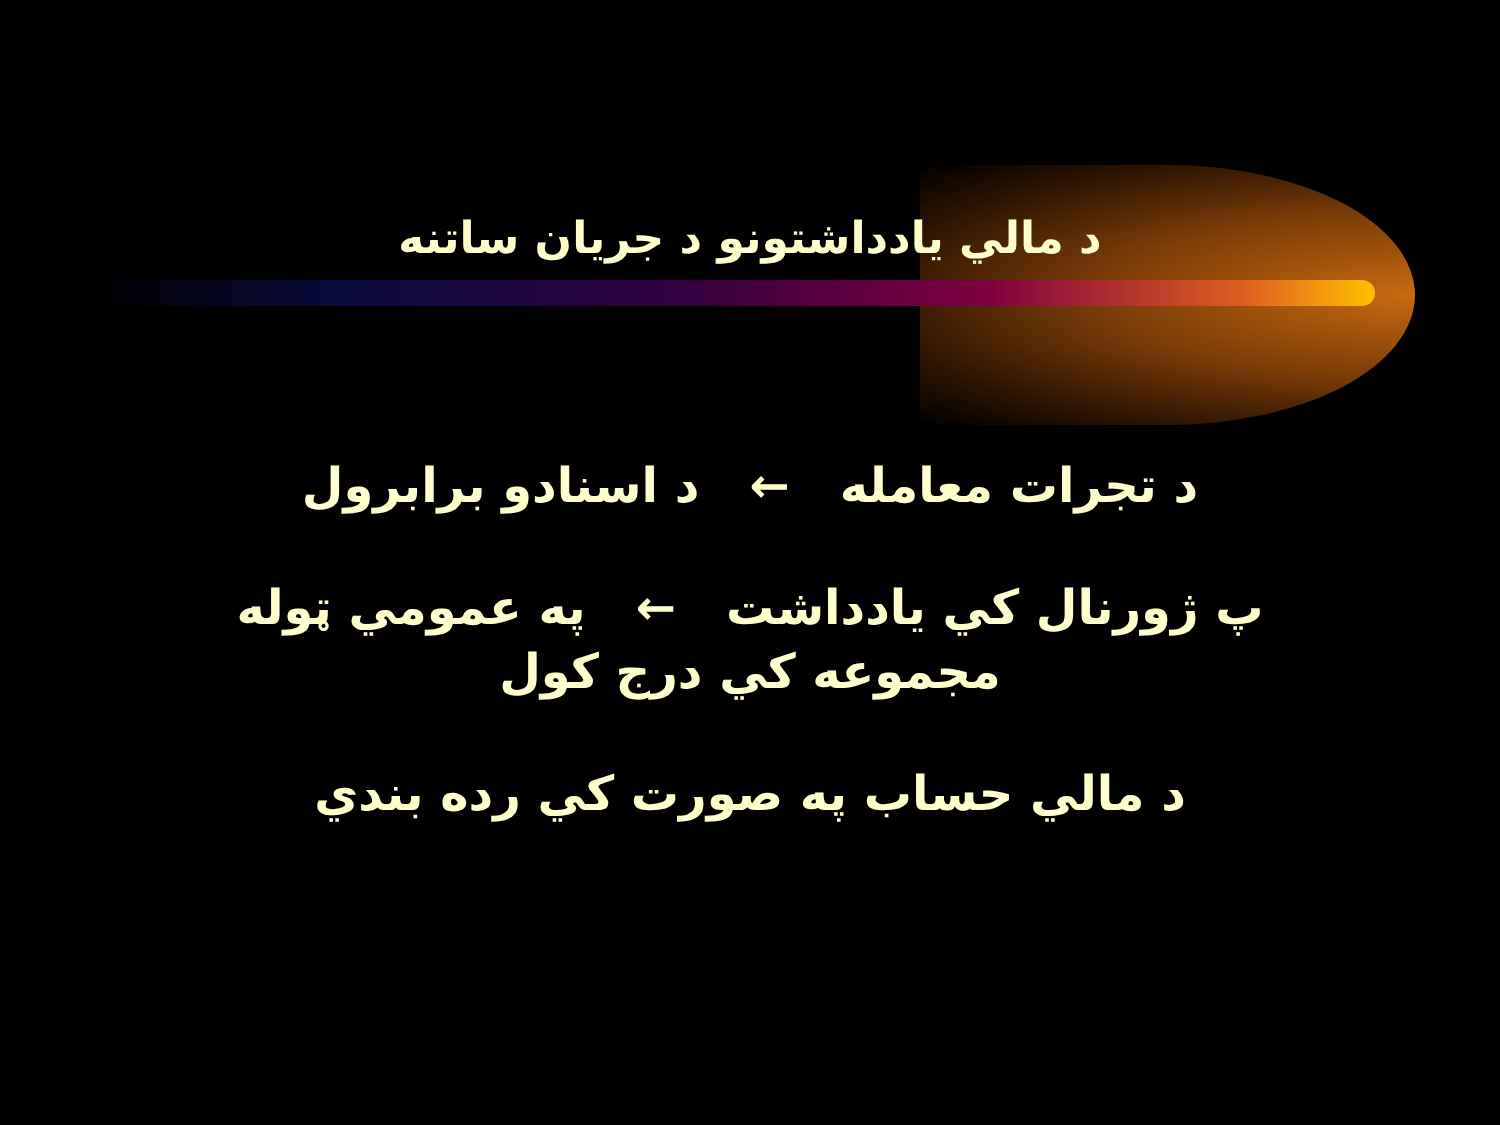د مالي يادداشتونو د جريان ساتنه
د تجرات معامله ← د اسنادو برابرول
پ ژورنال كي يادداشت ← په عمومي ټوله
مجموعه كي درج كول
د مالي حساب په صورت كي رده بندي